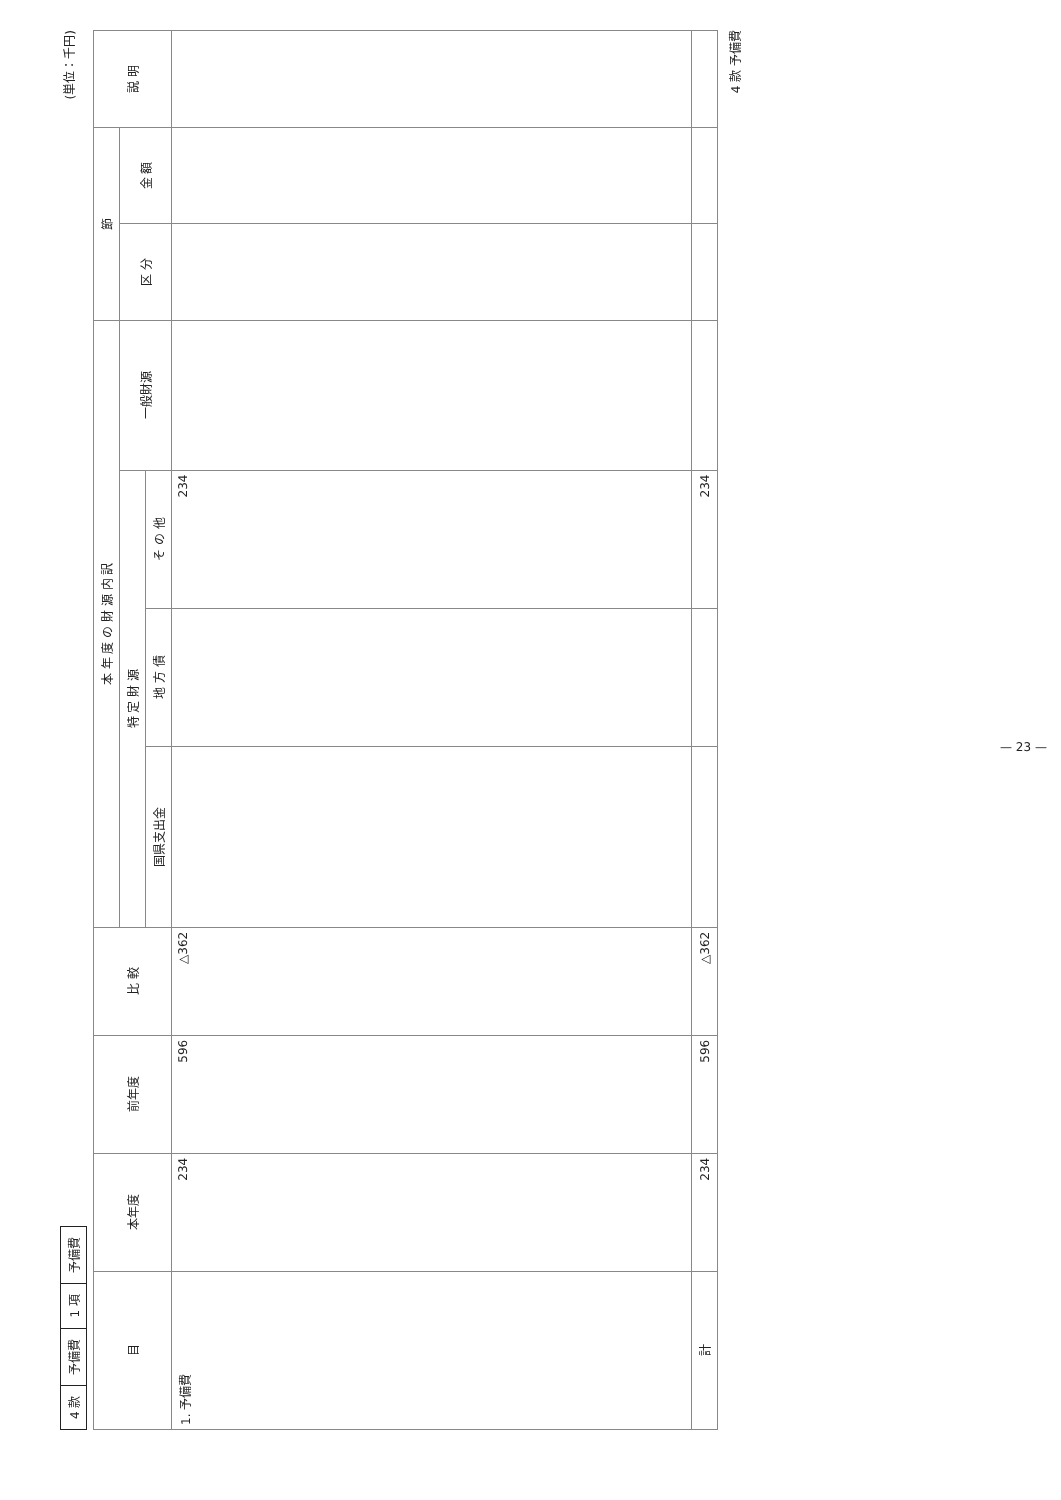| 4 款 | 予備費 | 1 項 | 予備費 |
(単位：千円)
| 目 | 本年度 | 前年度 | 比 較 | 本 年 度 の 財 源 内 訳 | | | | 節 | | 説 明 |
| --- | --- | --- | --- | --- | --- | --- | --- | --- | --- | --- |
| | | | | 特 定 財 源 | | | 一般財源 | 区 分 | 金 額 | |
| | | | | 国県支出金 | 地 方 債 | そ の 他 | | | | |
| 1. 予備費 | 234 | 596 | △362 | | | 234 | | | | |
| 計 | 234 | 596 | △362 | | | 234 | | | | |
4 款 予備費
— 23 —